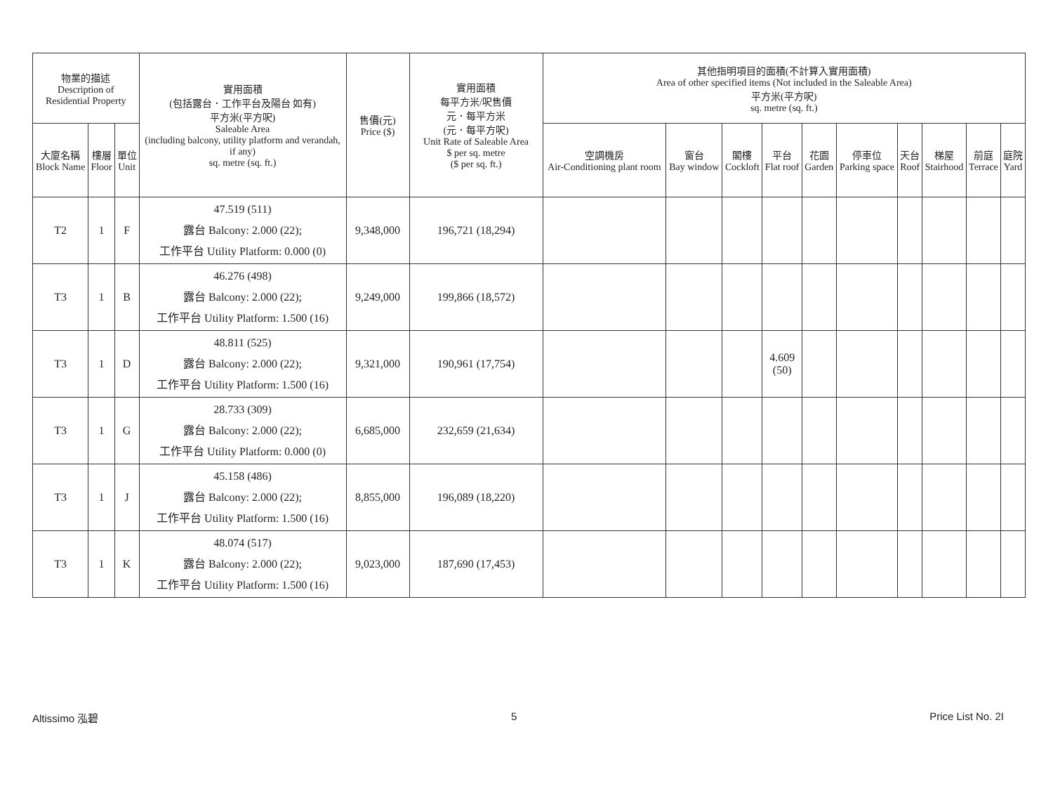| 物業的描述 Description of Residential Property | | | 實用面積 (包括露台．工作平台及陽台 如有) 平方米(平方呎) Saleable Area (including balcony, utility platform and verandah, if any) sq. metre (sq. ft.) | 售價(元) Price ($) | 實用面積 每平方米/呎售價 元．每平方米 (元．每平方呎) Unit Rate of Saleable Area $ per sq. metre ($ per sq. ft.) | 其他指明項目的面積(不計算入實用面積) Area of other specified items (Not included in the Saleable Area) 平方米(平方呎) sq. metre (sq. ft.) | | | | | | | | | |
| --- | --- | --- | --- | --- | --- | --- | --- | --- | --- | --- | --- | --- | --- | --- | --- |
| 大廈名稱 Block Name | 樓層 Floor | 單位 Unit | | | | 空調機房 Air-Conditioning plant room | 窗台 Bay window | 閣樓 Cockloft | 平台 Flat roof | 花園 Garden | 停車位 Parking space | 天台 Roof | 梯屋 Stairhood | 前庭 Terrace | 庭院 Yard |
| T2 | 1 | F | 47.519 (511) 露台 Balcony: 2.000 (22); 工作平台 Utility Platform: 0.000 (0) | 9,348,000 | 196,721 (18,294) | | | | | | | | | | |
| T3 | 1 | B | 46.276 (498) 露台 Balcony: 2.000 (22); 工作平台 Utility Platform: 1.500 (16) | 9,249,000 | 199,866 (18,572) | | | | | | | | | | |
| T3 | 1 | D | 48.811 (525) 露台 Balcony: 2.000 (22); 工作平台 Utility Platform: 1.500 (16) | 9,321,000 | 190,961 (17,754) | | | | 4.609 (50) | | | | | | |
| T3 | 1 | G | 28.733 (309) 露台 Balcony: 2.000 (22); 工作平台 Utility Platform: 0.000 (0) | 6,685,000 | 232,659 (21,634) | | | | | | | | | | |
| T3 | 1 | J | 45.158 (486) 露台 Balcony: 2.000 (22); 工作平台 Utility Platform: 1.500 (16) | 8,855,000 | 196,089 (18,220) | | | | | | | | | | |
| T3 | 1 | K | 48.074 (517) 露台 Balcony: 2.000 (22); 工作平台 Utility Platform: 1.500 (16) | 9,023,000 | 187,690 (17,453) | | | | | | | | | | |
Altissimo 泓碧 5 Price List No. 2I